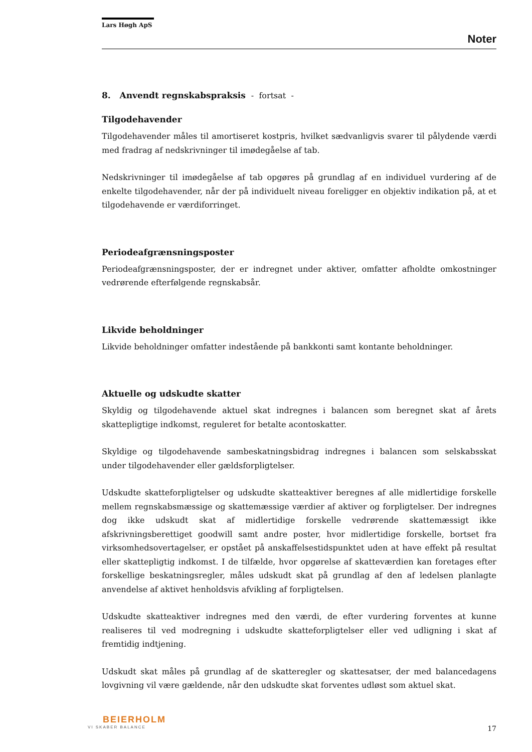Lars Høgh ApS
Noter
8. Anvendt regnskabspraksis - fortsat -
Tilgodehavender
Tilgodehavender måles til amortiseret kostpris, hvilket sædvanligvis svarer til pålydende værdi med fradrag af nedskrivninger til imødegåelse af tab.
Nedskrivninger til imødegåelse af tab opgøres på grundlag af en individuel vurdering af de enkelte tilgodehavender, når der på individuelt niveau foreligger en objektiv indikation på, at et tilgodehavende er værdiforringet.
Periodeafgrænsningsposter
Periodeafgrænsningsposter, der er indregnet under aktiver, omfatter afholdte omkostninger vedrørende efterfølgende regnskabsår.
Likvide beholdninger
Likvide beholdninger omfatter indestående på bankkonti samt kontante beholdninger.
Aktuelle og udskudte skatter
Skyldig og tilgodehavende aktuel skat indregnes i balancen som beregnet skat af årets skattepligtige indkomst, reguleret for betalte acontoskatter.
Skyldige og tilgodehavende sambeskatningsbidrag indregnes i balancen som selskabsskat under tilgodehavender eller gældsforpligtelser.
Udskudte skatteforpligtelser og udskudte skatteaktiver beregnes af alle midlertidige forskelle mellem regnskabsmæssige og skattemæssige værdier af aktiver og forpligtelser. Der indregnes dog ikke udskudt skat af midlertidige forskelle vedrørende skattemæssigt ikke afskrivningsberettiget goodwill samt andre poster, hvor midlertidige forskelle, bortset fra virksomhedsovertagelser, er opstået på anskaffelsestidspunktet uden at have effekt på resultat eller skattepligtig indkomst. I de tilfælde, hvor opgørelse af skatteværdien kan foretages efter forskellige beskatningsregler, måles udskudt skat på grundlag af den af ledelsen planlagte anvendelse af aktivet henholdsvis afvikling af forpligtelsen.
Udskudte skatteaktiver indregnes med den værdi, de efter vurdering forventes at kunne realiseres til ved modregning i udskudte skatteforpligtelser eller ved udligning i skat af fremtidig indtjening.
Udskudt skat måles på grundlag af de skatteregler og skattesatser, der med balancedagens lovgivning vil være gældende, når den udskudte skat forventes udløst som aktuel skat.
BEIERHOLM
VI SKABER BALANCE
17